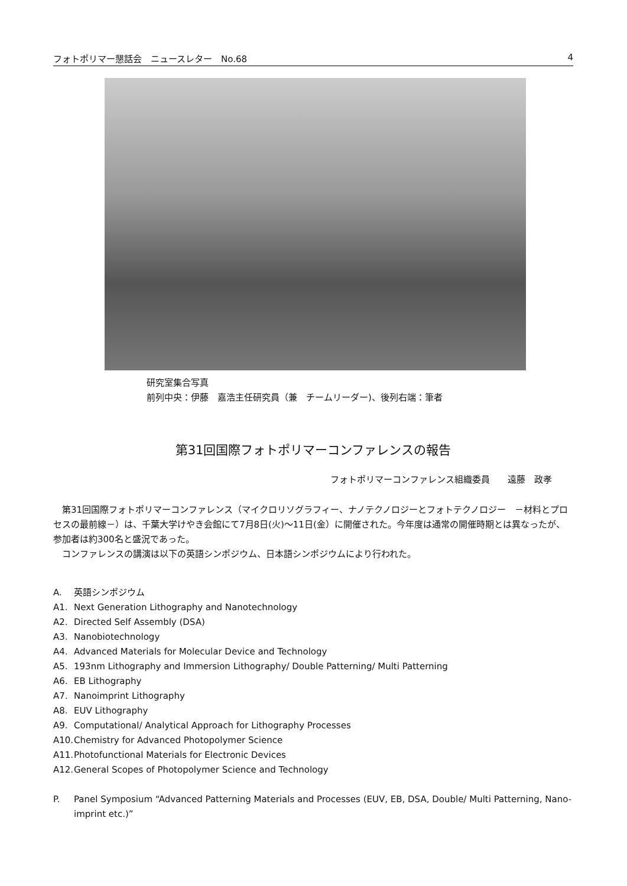フォトポリマー懇話会　ニュースレター　No.68 4
研究室集合写真
前列中央：伊藤　嘉浩主任研究員（兼　チームリーダー)、後列右端：筆者
第31回国際フォトポリマーコンファレンスの報告
フォトポリマーコンファレンス組織委員　　遠藤　政孝
第31回国際フォトポリマーコンファレンス（マイクロリソグラフィー、ナノテクノロジーとフォトテクノロジー　－材料とプロセスの最前線－）は、千葉大学けやき会館にて7月8日(火)～11日(金）に開催された。今年度は通常の開催時期とは異なったが、参加者は約300名と盛況であった。
コンファレンスの講演は以下の英語シンポジウム、日本語シンポジウムにより行われた。
A. 英語シンポジウム
A1. Next Generation Lithography and Nanotechnology
A2. Directed Self Assembly (DSA)
A3. Nanobiotechnology
A4. Advanced Materials for Molecular Device and Technology
A5. 193nm Lithography and Immersion Lithography/ Double Patterning/ Multi Patterning
A6. EB Lithography
A7. Nanoimprint Lithography
A8. EUV Lithography
A9. Computational/ Analytical Approach for Lithography Processes
A10. Chemistry for Advanced Photopolymer Science
A11. Photofunctional Materials for Electronic Devices
A12. General Scopes of Photopolymer Science and Technology
P. Panel Symposium “Advanced Patterning Materials and Processes (EUV, EB, DSA, Double/ Multi Patterning, Nano-imprint etc.)”